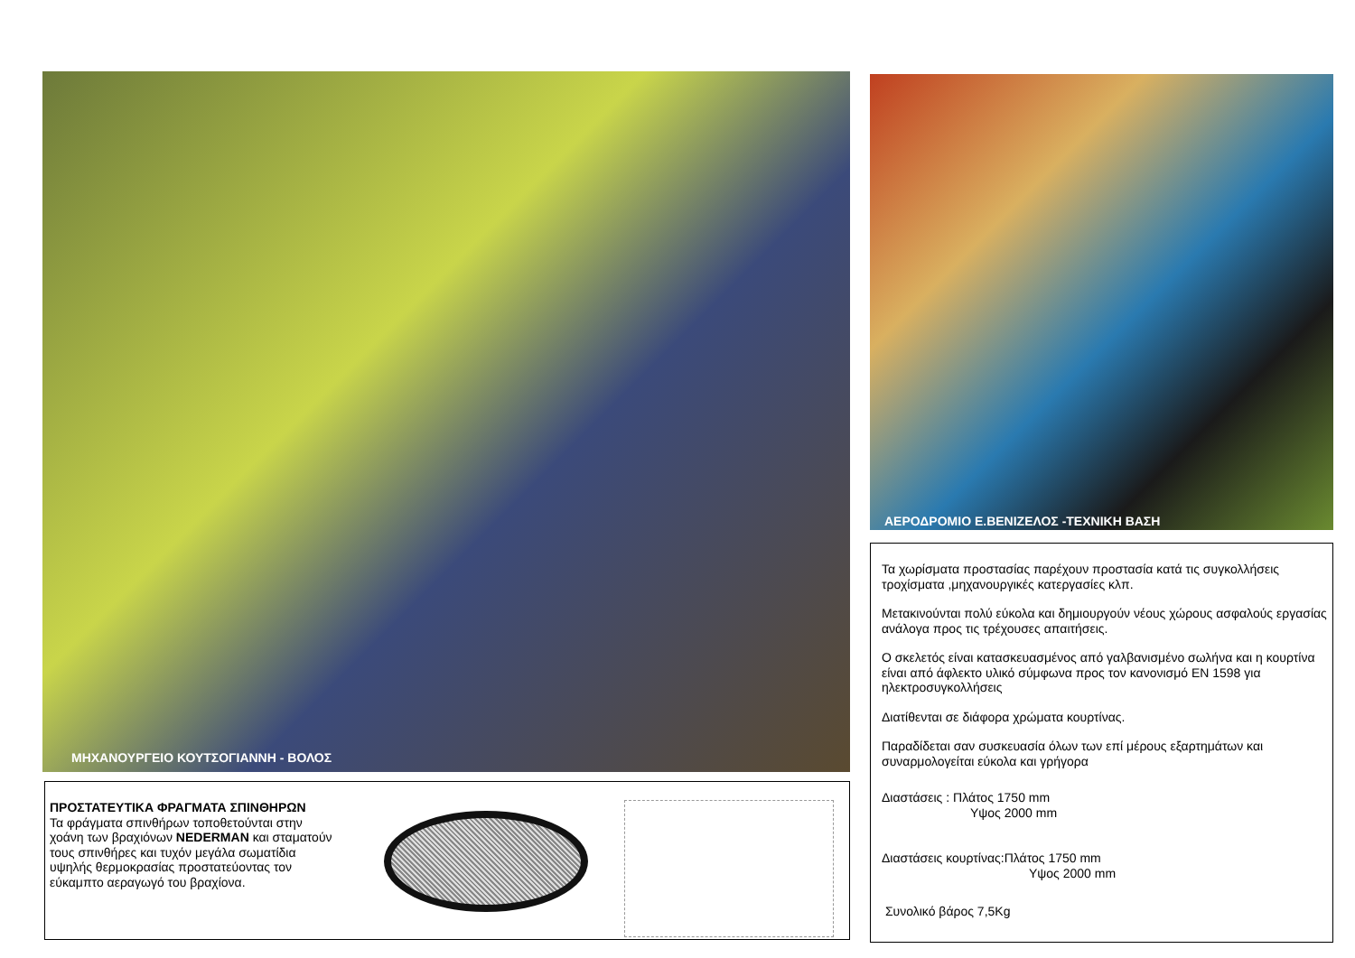ΜΗΧΑΝΟΥΡΓΕΙΟ ΚΟΥΤΣΟΓΙΑΝΝΗ - ΒΟΛΟΣ
ΠΡΟΣΤΑΤΕΥΤΙΚΑ ΦΡΑΓΜΑΤΑ ΣΠΙΝΘΗΡΩΝ
Τα φράγματα σπινθήρων τοποθετούνται στην χοάνη των βραχιόνων NEDERMAN και σταματούν τους σπινθήρες και τυχόν μεγάλα σωματίδια υψηλής θερμοκρασίας προστατεύοντας τον εύκαμπτο αεραγωγό του βραχίονα.
ΑΕΡΟΔΡΟΜΙΟ Ε.ΒΕΝΙΖΕΛΟΣ -ΤΕΧΝΙΚΗ ΒΑΣΗ
Τα χωρίσματα προστασίας παρέχουν προστασία κατά τις συγκολλήσεις τροχίσματα ,μηχανουργικές κατεργασίες κλπ.
Μετακινούνται πολύ εύκολα και δημιουργούν νέους χώρους ασφαλούς εργασίας ανάλογα προς τις τρέχουσες απαιτήσεις.
Ο σκελετός είναι κατασκευασμένος από γαλβανισμένο σωλήνα και η κουρτίνα είναι από άφλεκτο υλικό σύμφωνα προς τον κανονισμό EN 1598 για ηλεκτροσυγκολλήσεις
Διατίθενται σε διάφορα χρώματα κουρτίνας.
Παραδίδεται σαν συσκευασία όλων των επί μέρους εξαρτημάτων και συναρμολογείται εύκολα και γρήγορα
Διαστάσεις : Πλάτος 1750 mm
Υψος 2000 mm
Διαστάσεις κουρτίνας:Πλάτος 1750 mm
Υψος 2000 mm
Συνολικό βάρος 7,5Kg